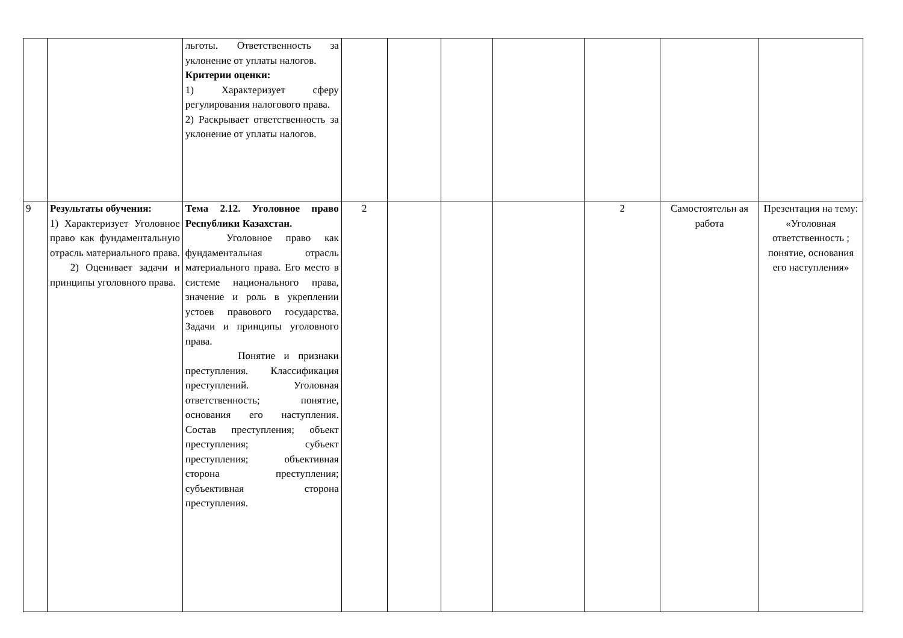| | | льготы. Ответственность за уклонение от уплаты налогов. Критерии оценки: 1) Характеризует сферу регулирования налогового права. 2) Раскрывает ответственность за уклонение от уплаты налогов. | | | | | | | |
| 9 | Результаты обучения: 1) Характеризует Уголовное право как фундаментальную отрасль материального права. 2) Оценивает задачи и принципы уголовного права. | Тема 2.12. Уголовное право Республики Казахстан. Уголовное право как фундаментальная отрасль материального права. Его место в системе национального права, значение и роль в укреплении устоев правового государства. Задачи и принципы уголовного права. Понятие и признаки преступления. Классификация преступлений. Уголовная ответственность; понятие, основания его наступления. Состав преступления; объект преступления; субъект преступления; объективная сторона преступления; субъективная сторона преступления. | 2 | | | | 2 | Самостоятельн ая работа | Презентация на тему: «Уголовная ответственность ; понятие, основания его наступления» |